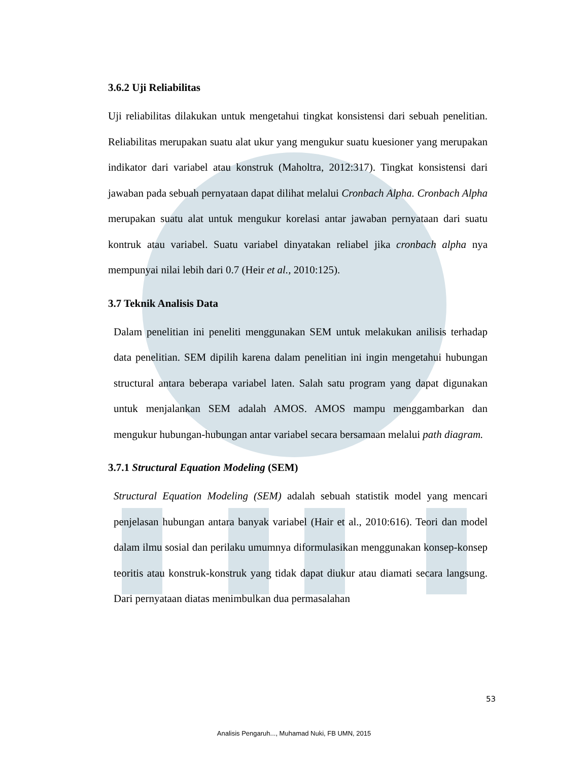3.6.2 Uji Reliabilitas
Uji reliabilitas dilakukan untuk mengetahui tingkat konsistensi dari sebuah penelitian. Reliabilitas merupakan suatu alat ukur yang mengukur suatu kuesioner yang merupakan indikator dari variabel atau konstruk (Maholtra, 2012:317). Tingkat konsistensi dari jawaban pada sebuah pernyataan dapat dilihat melalui Cronbach Alpha. Cronbach Alpha merupakan suatu alat untuk mengukur korelasi antar jawaban pernyataan dari suatu kontruk atau variabel. Suatu variabel dinyatakan reliabel jika cronbach alpha nya mempunyai nilai lebih dari 0.7 (Heir et al., 2010:125).
3.7 Teknik Analisis Data
Dalam penelitian ini peneliti menggunakan SEM untuk melakukan anilisis terhadap data penelitian. SEM dipilih karena dalam penelitian ini ingin mengetahui hubungan structural antara beberapa variabel laten. Salah satu program yang dapat digunakan untuk menjalankan SEM adalah AMOS. AMOS mampu menggambarkan dan mengukur hubungan-hubungan antar variabel secara bersamaan melalui path diagram.
3.7.1 Structural Equation Modeling (SEM)
Structural Equation Modeling (SEM) adalah sebuah statistik model yang mencari penjelasan hubungan antara banyak variabel (Hair et al., 2010:616). Teori dan model dalam ilmu sosial dan perilaku umumnya diformulasikan menggunakan konsep-konsep teoritis atau konstruk-konstruk yang tidak dapat diukur atau diamati secara langsung. Dari pernyataan diatas menimbulkan dua permasalahan
53
Analisis Pengaruh..., Muhamad Nuki, FB UMN, 2015